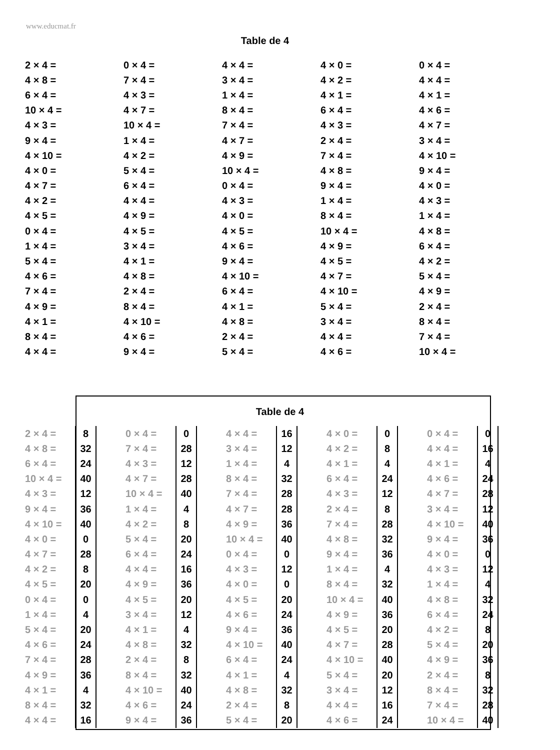www.educmat.fr
Table de 4
| 2 × 4 = | 0 × 4 = | 4 × 4 = | 4 × 0 = | 0 × 4 = |
| 4 × 8 = | 7 × 4 = | 3 × 4 = | 4 × 2 = | 4 × 4 = |
| 6 × 4 = | 4 × 3 = | 1 × 4 = | 4 × 1 = | 4 × 1 = |
| 10 × 4 = | 4 × 7 = | 8 × 4 = | 6 × 4 = | 4 × 6 = |
| 4 × 3 = | 10 × 4 = | 7 × 4 = | 4 × 3 = | 4 × 7 = |
| 9 × 4 = | 1 × 4 = | 4 × 7 = | 2 × 4 = | 3 × 4 = |
| 4 × 10 = | 4 × 2 = | 4 × 9 = | 7 × 4 = | 4 × 10 = |
| 4 × 0 = | 5 × 4 = | 10 × 4 = | 4 × 8 = | 9 × 4 = |
| 4 × 7 = | 6 × 4 = | 0 × 4 = | 9 × 4 = | 4 × 0 = |
| 4 × 2 = | 4 × 4 = | 4 × 3 = | 1 × 4 = | 4 × 3 = |
| 4 × 5 = | 4 × 9 = | 4 × 0 = | 8 × 4 = | 1 × 4 = |
| 0 × 4 = | 4 × 5 = | 4 × 5 = | 10 × 4 = | 4 × 8 = |
| 1 × 4 = | 3 × 4 = | 4 × 6 = | 4 × 9 = | 6 × 4 = |
| 5 × 4 = | 4 × 1 = | 9 × 4 = | 4 × 5 = | 4 × 2 = |
| 4 × 6 = | 4 × 8 = | 4 × 10 = | 4 × 7 = | 5 × 4 = |
| 7 × 4 = | 2 × 4 = | 6 × 4 = | 4 × 10 = | 4 × 9 = |
| 4 × 9 = | 8 × 4 = | 4 × 1 = | 5 × 4 = | 2 × 4 = |
| 4 × 1 = | 4 × 10 = | 4 × 8 = | 3 × 4 = | 8 × 4 = |
| 8 × 4 = | 4 × 6 = | 2 × 4 = | 4 × 4 = | 7 × 4 = |
| 4 × 4 = | 9 × 4 = | 5 × 4 = | 4 × 6 = | 10 × 4 = |
Table de 4
| 2 × 4 = | 8 | | 0 × 4 = | 0 | | 4 × 4 = | 16 | | 4 × 0 = | 0 | | 0 × 4 = | 0 |
| 4 × 8 = | 32 | | 7 × 4 = | 28 | | 3 × 4 = | 12 | | 4 × 2 = | 8 | | 4 × 4 = | 16 |
| 6 × 4 = | 24 | | 4 × 3 = | 12 | | 1 × 4 = | 4 | | 4 × 1 = | 4 | | 4 × 1 = | 4 |
| 10 × 4 = | 40 | | 4 × 7 = | 28 | | 8 × 4 = | 32 | | 6 × 4 = | 24 | | 4 × 6 = | 24 |
| 4 × 3 = | 12 | | 10 × 4 = | 40 | | 7 × 4 = | 28 | | 4 × 3 = | 12 | | 4 × 7 = | 28 |
| 9 × 4 = | 36 | | 1 × 4 = | 4 | | 4 × 7 = | 28 | | 2 × 4 = | 8 | | 3 × 4 = | 12 |
| 4 × 10 = | 40 | | 4 × 2 = | 8 | | 4 × 9 = | 36 | | 7 × 4 = | 28 | | 4 × 10 = | 40 |
| 4 × 0 = | 0 | | 5 × 4 = | 20 | | 10 × 4 = | 40 | | 4 × 8 = | 32 | | 9 × 4 = | 36 |
| 4 × 7 = | 28 | | 6 × 4 = | 24 | | 0 × 4 = | 0 | | 9 × 4 = | 36 | | 4 × 0 = | 0 |
| 4 × 2 = | 8 | | 4 × 4 = | 16 | | 4 × 3 = | 12 | | 1 × 4 = | 4 | | 4 × 3 = | 12 |
| 4 × 5 = | 20 | | 4 × 9 = | 36 | | 4 × 0 = | 0 | | 8 × 4 = | 32 | | 1 × 4 = | 4 |
| 0 × 4 = | 0 | | 4 × 5 = | 20 | | 4 × 5 = | 20 | | 10 × 4 = | 40 | | 4 × 8 = | 32 |
| 1 × 4 = | 4 | | 3 × 4 = | 12 | | 4 × 6 = | 24 | | 4 × 9 = | 36 | | 6 × 4 = | 24 |
| 5 × 4 = | 20 | | 4 × 1 = | 4 | | 9 × 4 = | 36 | | 4 × 5 = | 20 | | 4 × 2 = | 8 |
| 4 × 6 = | 24 | | 4 × 8 = | 32 | | 4 × 10 = | 40 | | 4 × 7 = | 28 | | 5 × 4 = | 20 |
| 7 × 4 = | 28 | | 2 × 4 = | 8 | | 6 × 4 = | 24 | | 4 × 10 = | 40 | | 4 × 9 = | 36 |
| 4 × 9 = | 36 | | 8 × 4 = | 32 | | 4 × 1 = | 4 | | 5 × 4 = | 20 | | 2 × 4 = | 8 |
| 4 × 1 = | 4 | | 4 × 10 = | 40 | | 4 × 8 = | 32 | | 3 × 4 = | 12 | | 8 × 4 = | 32 |
| 8 × 4 = | 32 | | 4 × 6 = | 24 | | 2 × 4 = | 8 | | 4 × 4 = | 16 | | 7 × 4 = | 28 |
| 4 × 4 = | 16 | | 9 × 4 = | 36 | | 5 × 4 = | 20 | | 4 × 6 = | 24 | | 10 × 4 = | 40 |